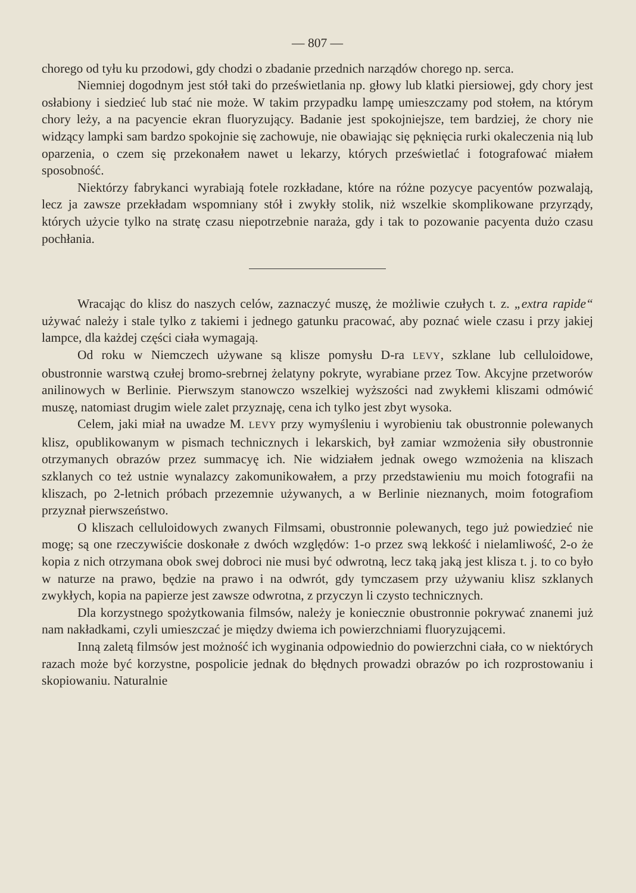— 807 —
chorego od tyłu ku przodowi, gdy chodzi o zbadanie przednich narządów chorego np. serca.
Niemniej dogodnym jest stół taki do prześwietlania np. głowy lub klatki piersiowej, gdy chory jest osłabiony i siedzieć lub stać nie może. W takim przypadku lampę umieszczamy pod stołem, na którym chory leży, a na pacyencie ekran fluoryzujący. Badanie jest spokojniejsze, tem bardziej, że chory nie widzący lampki sam bardzo spokojnie się zachowuje, nie obawiając się pęknięcia rurki okaleczenia nią lub oparzenia, o czem się przekonałem nawet u lekarzy, których prześwietlać i fotografować miałem sposobność.
Niektórzy fabrykanci wyrabiają fotele rozkładane, które na różne pozycye pacyentów pozwalają, lecz ja zawsze przekładam wspomniany stół i zwykły stolik, niż wszelkie skomplikowane przyrządy, których użycie tylko na stratę czasu niepotrzebnie naraża, gdy i tak to pozowanie pacyenta dużo czasu pochłania.
Wracając do klisz do naszych celów, zaznaczyć muszę, że możliwie czułych t. z. „extra rapide“ używać należy i stale tylko z takiemi i jednego gatunku pracować, aby poznać wiele czasu i przy jakiej lampce, dla każdej części ciała wymagają.
Od roku w Niemczech używane są klisze pomysłu D-ra LEVY, szklane lub celluloidowe, obustronnie warstwą czułej bromo-srebrnej żelatyny pokryte, wyrabiane przez Tow. Akcyjne przetworów anilinowych w Berlinie. Pierwszym stanowczo wszelkiej wyższości nad zwykłemi kliszami odmówić muszę, natomiast drugim wiele zalet przyznaję, cena ich tylko jest zbyt wysoka.
Celem, jaki miał na uwadze M. LEVY przy wymyśleniu i wyrobieniu tak obustronnie polewanych klisz, opublikowanym w pismach technicznych i lekarskich, był zamiar wzmożenia siły obustronnie otrzymanych obrazów przez summacyę ich. Nie widziałem jednak owego wzmożenia na kliszach szklanych co też ustnie wynalazcy zakomunikowałem, a przy przedstawieniu mu moich fotografii na kliszach, po 2-letnich próbach przezemnie używanych, a w Berlinie nieznanych, moim fotografiom przyznał pierwszeństwo.
O kliszach celluloidowych zwanych Filmsami, obustronnie polewanych, tego już powiedzieć nie mogę; są one rzeczywiście doskonałe z dwóch względów: 1-o przez swą lekkość i nielamliwość, 2-o że kopia z nich otrzymana obok swej dobroci nie musi być odwrotną, lecz taką jaką jest klisza t. j. to co było w naturze na prawo, będzie na prawo i na odwrót, gdy tymczasem przy używaniu klisz szklanych zwykłych, kopia na papierze jest zawsze odwrotna, z przyczyn li czysto technicznych.
Dla korzystnego spożytkowania filmsów, należy je koniecznie obustronnie pokrywać znanemi już nam nakładkami, czyli umieszczać je między dwiema ich powierzchniami fluoryzującemi.
Inną zaletą filmsów jest możność ich wyginania odpowiednio do powierzchni ciała, co w niektórych razach może być korzystne, pospolicie jednak do błędnych prowadzi obrazów po ich rozprostowaniu i skopiowaniu. Naturalnie